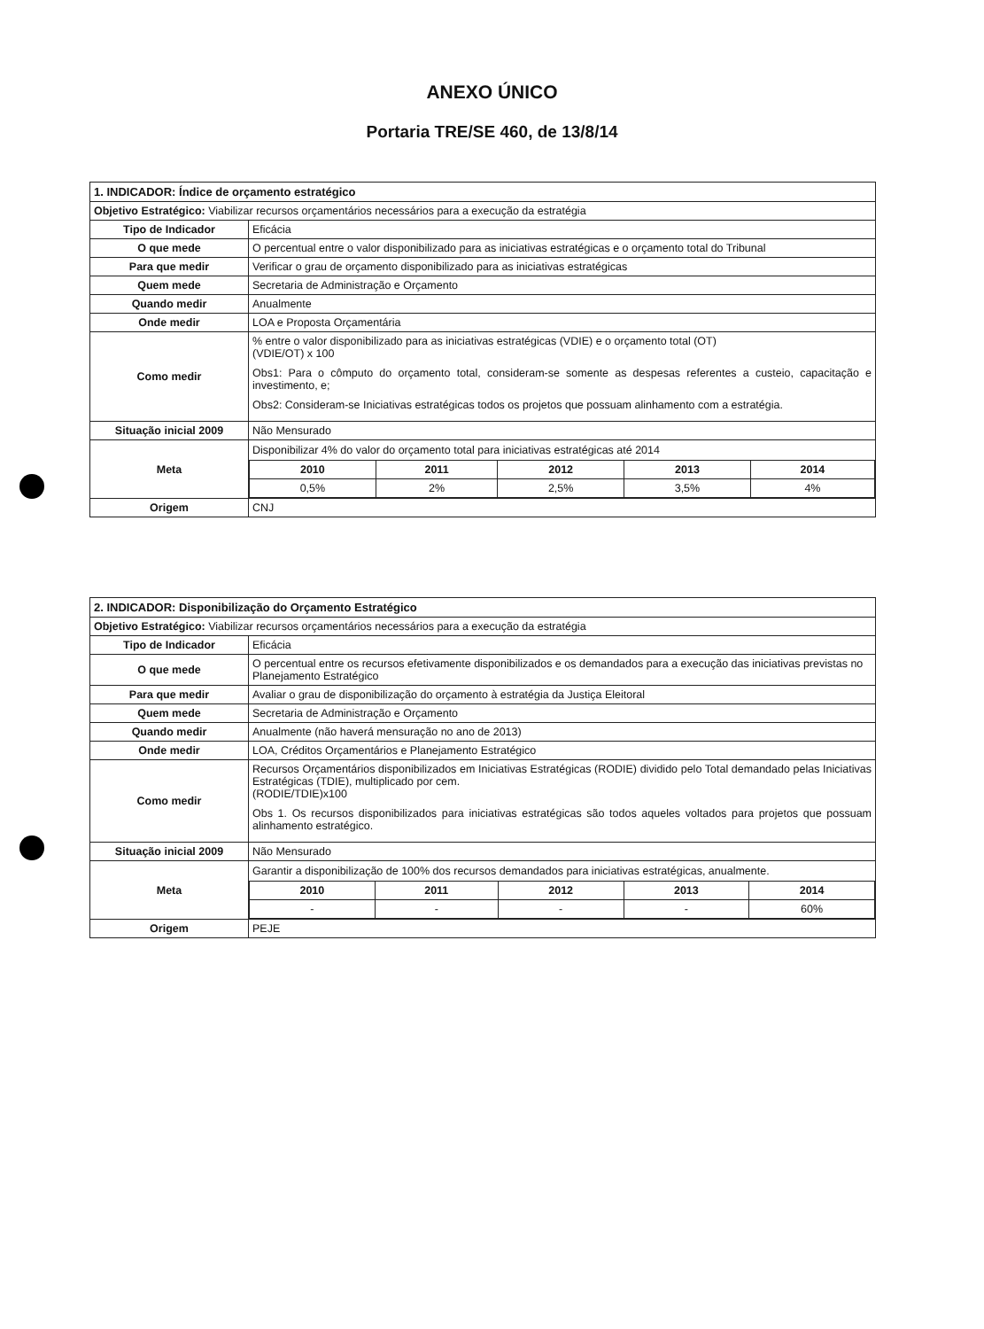ANEXO ÚNICO
Portaria TRE/SE 460, de 13/8/14
| 1. INDICADOR: Índice de orçamento estratégico | |
| Objetivo Estratégico: Viabilizar recursos orçamentários necessários para a execução da estratégia | |
| Tipo de Indicador | Eficácia |
| O que mede | O percentual entre o valor disponibilizado para as iniciativas estratégicas e o orçamento total do Tribunal |
| Para que medir | Verificar o grau de orçamento disponibilizado para as iniciativas estratégicas |
| Quem mede | Secretaria de Administração e Orçamento |
| Quando medir | Anualmente |
| Onde medir | LOA e Proposta Orçamentária |
| Como medir | % entre o valor disponibilizado para as iniciativas estratégicas (VDIE) e o orçamento total (OT) (VDIE/OT) x 100 Obs1: Para o cômputo do orçamento total, consideram-se somente as despesas referentes a custeio, capacitação e investimento, e; Obs2: Consideram-se Iniciativas estratégicas todos os projetos que possuam alinhamento com a estratégia. |
| Situação inicial 2009 | Não Mensurado |
| Meta | Disponibilizar 4% do valor do orçamento total para iniciativas estratégicas até 2014 / 2010 / 2011 / 2012 / 2013 / 2014 / / 0,5% / 2% / 2,5% / 3,5% / 4% / |
| Origem | CNJ |
| 2. INDICADOR: Disponibilização do Orçamento Estratégico | |
| Objetivo Estratégico: Viabilizar recursos orçamentários necessários para a execução da estratégia | |
| Tipo de Indicador | Eficácia |
| O que mede | O percentual entre os recursos efetivamente disponibilizados e os demandados para a execução das iniciativas previstas no Planejamento Estratégico |
| Para que medir | Avaliar o grau de disponibilização do orçamento à estratégia da Justiça Eleitoral |
| Quem mede | Secretaria de Administração e Orçamento |
| Quando medir | Anualmente (não haverá mensuração no ano de 2013) |
| Onde medir | LOA, Créditos Orçamentários e Planejamento Estratégico |
| Como medir | Recursos Orçamentários disponibilizados em Iniciativas Estratégicas (RODIE) dividido pelo Total demandado pelas Iniciativas Estratégicas (TDIE), multiplicado por cem. (RODIE/TDIE)x100 Obs 1. Os recursos disponibilizados para iniciativas estratégicas são todos aqueles voltados para projetos que possuam alinhamento estratégico. |
| Situação inicial 2009 | Não Mensurado |
| Meta | Garantir a disponibilização de 100% dos recursos demandados para iniciativas estratégicas, anualmente. / 2010 / 2011 / 2012 / 2013 / 2014 / / - / - / - / - / 60% / |
| Origem | PEJE |